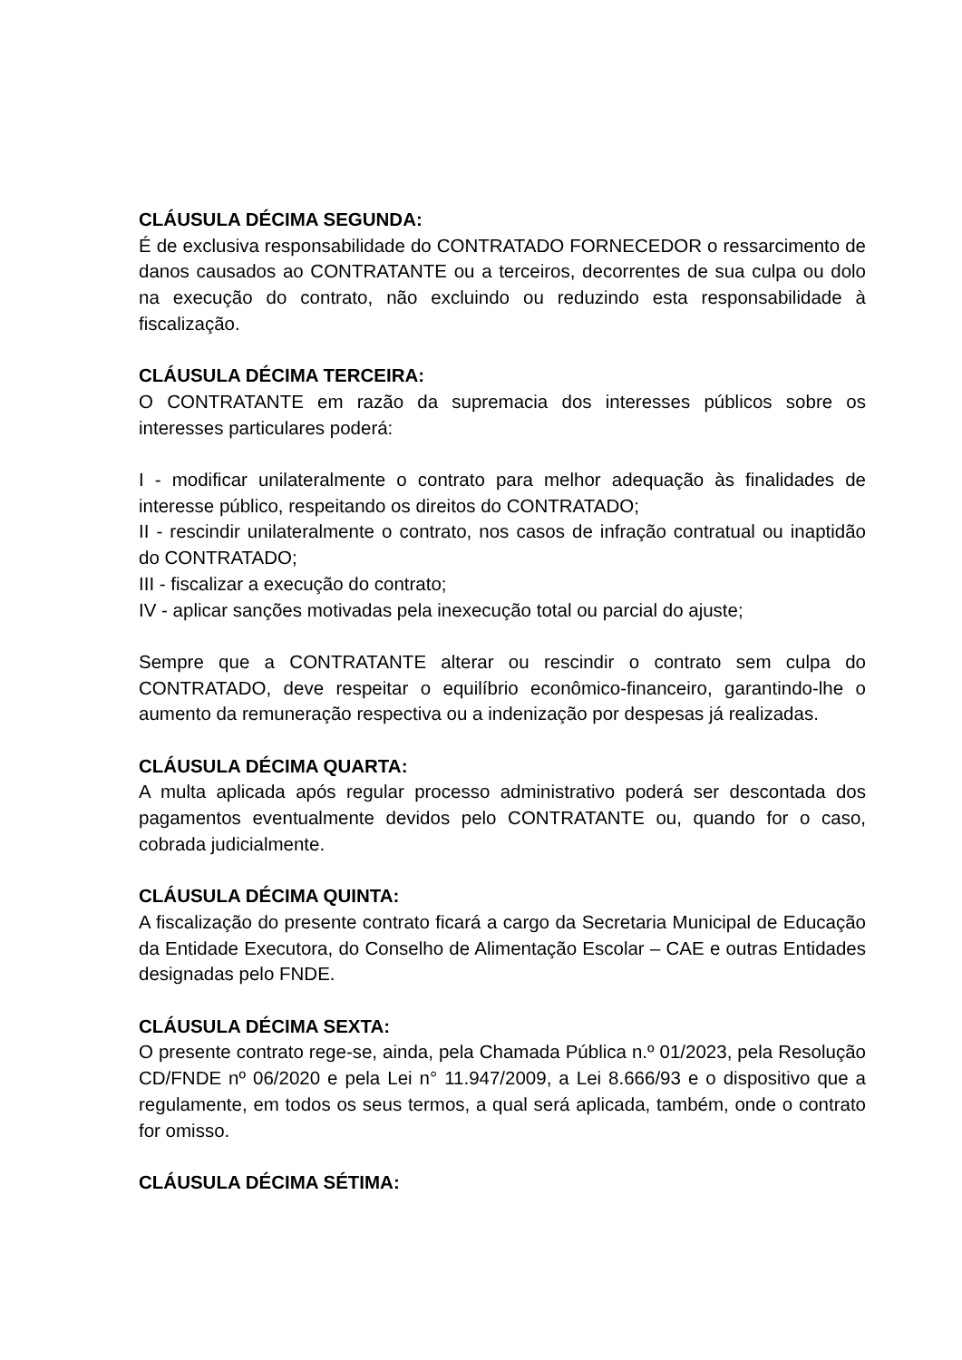CLÁUSULA DÉCIMA SEGUNDA:
É de exclusiva responsabilidade do CONTRATADO FORNECEDOR o ressarcimento de danos causados ao CONTRATANTE ou a terceiros, decorrentes de sua culpa ou dolo na execução do contrato, não excluindo ou reduzindo esta responsabilidade à fiscalização.
CLÁUSULA DÉCIMA TERCEIRA:
O CONTRATANTE em razão da supremacia dos interesses públicos sobre os interesses particulares poderá:
I - modificar unilateralmente o contrato para melhor adequação às finalidades de interesse público, respeitando os direitos do CONTRATADO;
II - rescindir unilateralmente o contrato, nos casos de infração contratual ou inaptidão do CONTRATADO;
III - fiscalizar a execução do contrato;
IV - aplicar sanções motivadas pela inexecução total ou parcial do ajuste;
Sempre que a CONTRATANTE alterar ou rescindir o contrato sem culpa do CONTRATADO, deve respeitar o equilíbrio econômico-financeiro, garantindo-lhe o aumento da remuneração respectiva ou a indenização por despesas já realizadas.
CLÁUSULA DÉCIMA QUARTA:
A multa aplicada após regular processo administrativo poderá ser descontada dos pagamentos eventualmente devidos pelo CONTRATANTE ou, quando for o caso, cobrada judicialmente.
CLÁUSULA DÉCIMA QUINTA:
A fiscalização do presente contrato ficará a cargo da Secretaria Municipal de Educação da Entidade Executora, do Conselho de Alimentação Escolar – CAE e outras Entidades designadas pelo FNDE.
CLÁUSULA DÉCIMA SEXTA:
O presente contrato rege-se, ainda, pela Chamada Pública n.º 01/2023, pela Resolução CD/FNDE nº 06/2020 e pela Lei n° 11.947/2009, a Lei 8.666/93 e o dispositivo que a regulamente, em todos os seus termos, a qual será aplicada, também, onde o contrato for omisso.
CLÁUSULA DÉCIMA SÉTIMA: